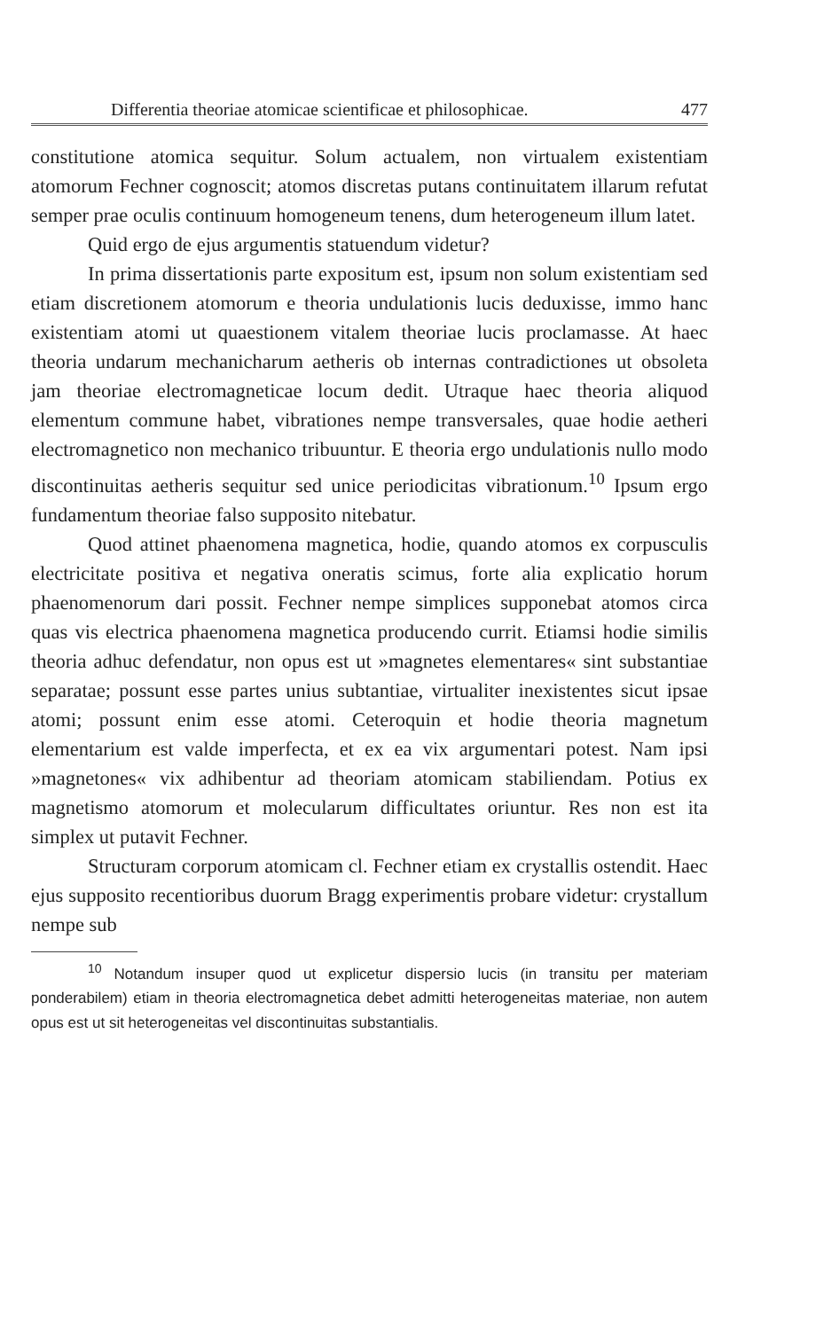Differentia theoriae atomicae scientificae et philosophicae. 477
constitutione atomica sequitur. Solum actualem, non virtualem existentiam atomorum Fechner cognoscit; atomos discretas putans continuitatem illarum refutat semper prae oculis continuum homogeneum tenens, dum heterogeneum illum latet.
Quid ergo de ejus argumentis statuendum videtur?
In prima dissertationis parte expositum est, ipsum non solum existentiam sed etiam discretionem atomorum e theoria undulationis lucis deduxisse, immo hanc existentiam atomi ut quaestionem vitalem theoriae lucis proclamasse. At haec theoria undarum mechanicharum aetheris ob internas contradictiones ut obsoleta jam theoriae electromagneticae locum dedit. Utraque haec theoria aliquod elementum commune habet, vibrationes nempe transversales, quae hodie aetheri electromagnetico non mechanico tribuuntur. E theoria ergo undulationis nullo modo discontinuitas aetheris sequitur sed unice periodicitas vibrationum.<sup>10</sup> Ipsum ergo fundamentum theoriae falso supposito nitebatur.
Quod attinet phaenomena magnetica, hodie, quando atomos ex corpusculis electricitate positiva et negativa oneratis scimus, forte alia explicatio horum phaenomenorum dari possit. Fechner nempe simplices supponebat atomos circa quas vis electrica phaenomena magnetica producendo currit. Etiamsi hodie similis theoria adhuc defendatur, non opus est ut »magnetes elementares« sint substantiae separatae; possunt esse partes unius subtantiae, virtualiter inexistentes sicut ipsae atomi; possunt enim esse atomi. Ceteroquin et hodie theoria magnetum elementarium est valde imperfecta, et ex ea vix argumentari potest. Nam ipsi »magnetones« vix adhibentur ad theoriam atomicam stabiliendam. Potius ex magnetismo atomorum et molecularum difficultates oriuntur. Res non est ita simplex ut putavit Fechner.
Structuram corporum atomicam cl. Fechner etiam ex crystallis ostendit. Haec ejus supposito recentioribus duorum Bragg experimentis probare videtur: crystallum nempe sub
<sup>10</sup> Notandum insuper quod ut explicetur dispersio lucis (in transitu per materiam ponderabilem) etiam in theoria electromagnetica debet admitti heterogeneitas materiae, non autem opus est ut sit heterogeneitas vel discontinuitas substantialis.